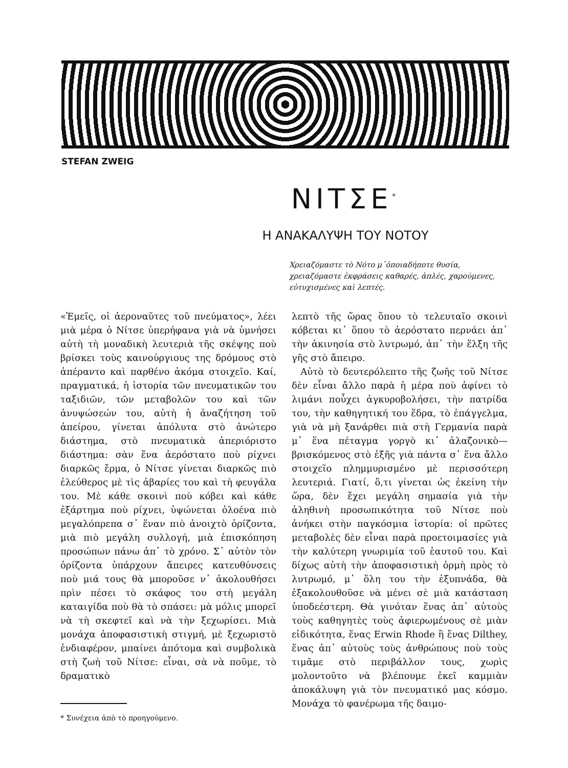STEFAN ZWEIG
ΝΙΤΣΕ<sup>*</sup>
Η ΑΝΑΚΑΛΥΨΗ ΤΟΥ ΝΟΤΟΥ
Χρειαζόμαστε τὸ Νότο μ᾿ὁποιαδήποτε θυσία, χρειαζόμαστε ἐκφράσεις καθαρές, ἁπλές, χαρούμενες, εὐτυχισμένες καὶ λεπτές.
«Ἐμεῖς, οἱ ἀεροναῦτες τοῦ πνεύματος», λέει μιὰ μέρα ὁ Νίτσε ὑπερήφανα γιὰ νὰ ὑμνήσει αὐτὴ τὴ μοναδικὴ λευτεριὰ τῆς σκέψης ποὺ βρίσκει τοὺς καινούργιους της δρόμους στὸ ἀπέραντο καὶ παρθένο ἀκόμα στοιχεῖο. Καί, πραγματικά, ἡ ἱστορία τῶν πνευματικῶν του ταξιδιῶν, τῶν μεταβολῶν του καὶ τῶν ἀνυψώσεών του, αὐτὴ ἡ ἀναζήτηση τοῦ ἀπείρου, γίνεται ἀπόλυτα στὸ ἀνώτερο διάστημα, στὸ πνευματικὰ ἀπεριόριστο διάστημα: σὰν ἕνα ἀερόστατο ποὺ ρίχνει διαρκῶς ἔρμα, ὁ Νίτσε γίνεται διαρκῶς πιὸ ἐλεύθερος μὲ τὶς ἀβαρίες του καὶ τὴ φευγάλα του. Μὲ κάθε σκοινὶ ποὺ κόβει καὶ κάθε ἐξάρτημα ποὺ ρίχνει, ὑψώνεται ὁλοένα πιὸ μεγαλόπρεπα σ᾿ ἕναν πιὸ ἀνοιχτὸ ὁρίζοντα, μιὰ πιὸ μεγάλη συλλογή, μιὰ ἐπισκόπηση προσώπων πάνω ἀπ᾿ τὸ χρόνο. Σ᾿ αὐτὸν τὸν ὁρίζοντα ὑπάρχουν ἄπειρες κατευθύνσεις ποὺ μιά τους θὰ μποροῦσε ν᾿ ἀκολουθήσει πρὶν πέσει τὸ σκάφος του στὴ μεγάλη καταιγίδα ποὺ θὰ τὸ σπάσει: μὰ μόλις μπορεῖ νὰ τὴ σκεφτεῖ καὶ νὰ τὴν ξεχωρίσει. Μιὰ μονάχα ἀποφασιστικὴ στιγμή, μὲ ξεχωριστὸ ἐνδιαφέρον, μπαίνει ἀπότομα καὶ συμβολικὰ στὴ ζωὴ τοῦ Νίτσε: εἶναι, σὰ νὰ ποῦμε, τὸ δραματικὸ
* Συνέχεια ἀπὸ τὸ προηγούμενο.
λεπτὸ τῆς ὥρας ὅπου τὸ τελευταῖο σκοινὶ κόβεται κι᾿ ὅπου τὸ ἀερόστατο περνάει ἀπ᾿ τὴν ἀκινησία στὸ λυτρωμό, ἀπ᾿ τὴν ἕλξη τῆς γῆς στὸ ἄπειρο.
Αὐτὸ τὸ δευτερόλεπτο τῆς ζωῆς τοῦ Νίτσε δὲν εἶναι ἄλλο παρὰ ἡ μέρα ποὺ ἀφίνει τὸ λιμάνι ποὖχει ἀγκυροβολήσει, τὴν πατρίδα του, τὴν καθηγητική του ἕδρα, τὸ ἐπάγγελμα, γιὰ νὰ μὴ ξανάρθει πιὰ στὴ Γερμανία παρὰ μ᾿ ἕνα πέταγμα γοργὸ κι᾿ ἀλαζονικὸ—βρισκόμενος στὸ ἑξῆς γιὰ πάντα σ᾿ ἕνα ἄλλο στοιχεῖο πλημμυρισμένο μὲ περισσότερη λευτεριά. Γιατί, ὅ,τι γίνεται ὡς ἐκείνη τὴν ὥρα, δὲν ἔχει μεγάλη σημασία γιὰ τὴν ἀληθινὴ προσωπικότητα τοῦ Νίτσε ποὺ ἀνήκει στὴν παγκόσμια ἱστορία: οἱ πρῶτες μεταβολὲς δὲν εἶναι παρὰ προετοιμασίες γιὰ τὴν καλύτερη γνωριμία τοῦ ἑαυτοῦ του. Καὶ δίχως αὐτὴ τὴν ἀποφασιστικὴ ὁρμὴ πρὸς τὸ λυτρωμό, μ᾿ ὅλη του τὴν ἐξυπνάδα, θὰ ἐξακολουθοῦσε νὰ μένει σὲ μιὰ κατάσταση ὑποδεέστερη. Θὰ γινόταν ἕνας ἀπ᾿ αὐτοὺς τοὺς καθηγητὲς τοὺς ἀφιερωμένους σὲ μιὰν εἰδικότητα, ἕνας Erwin Rhode ἢ ἕνας Dilthey, ἕνας ἀπ᾿ αὐτοὺς τοὺς ἀνθρώπους ποὺ τοὺς τιμᾶμε στὸ περιβάλλον τους, χωρὶς μολοντοῦτο νὰ βλέπουμε ἐκεῖ καμμιὰν ἀποκάλυψη γιὰ τὸν πνευματικό μας κόσμο. Μονάχα τὸ φανέρωμα τῆς δαιμο-